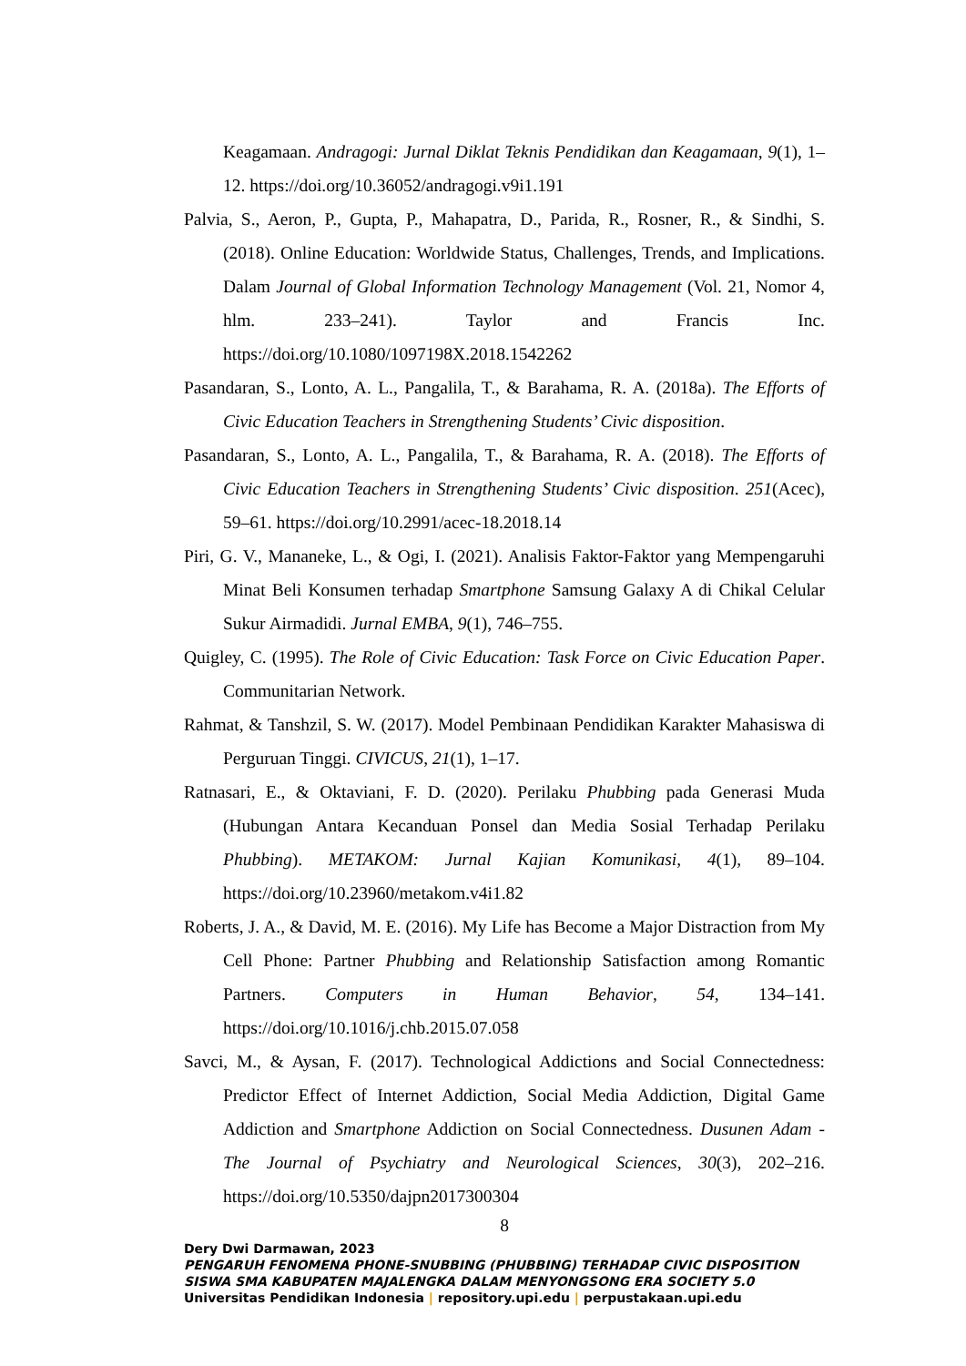Keagamaan. Andragogi: Jurnal Diklat Teknis Pendidikan dan Keagamaan, 9(1), 1–12. https://doi.org/10.36052/andragogi.v9i1.191
Palvia, S., Aeron, P., Gupta, P., Mahapatra, D., Parida, R., Rosner, R., & Sindhi, S. (2018). Online Education: Worldwide Status, Challenges, Trends, and Implications. Dalam Journal of Global Information Technology Management (Vol. 21, Nomor 4, hlm. 233–241). Taylor and Francis Inc. https://doi.org/10.1080/1097198X.2018.1542262
Pasandaran, S., Lonto, A. L., Pangalila, T., & Barahama, R. A. (2018a). The Efforts of Civic Education Teachers in Strengthening Students’ Civic disposition.
Pasandaran, S., Lonto, A. L., Pangalila, T., & Barahama, R. A. (2018). The Efforts of Civic Education Teachers in Strengthening Students’ Civic disposition. 251(Acec), 59–61. https://doi.org/10.2991/acec-18.2018.14
Piri, G. V., Mananeke, L., & Ogi, I. (2021). Analisis Faktor-Faktor yang Mempengaruhi Minat Beli Konsumen terhadap Smartphone Samsung Galaxy A di Chikal Celular Sukur Airmadidi. Jurnal EMBA, 9(1), 746–755.
Quigley, C. (1995). The Role of Civic Education: Task Force on Civic Education Paper. Communitarian Network.
Rahmat, & Tanshzil, S. W. (2017). Model Pembinaan Pendidikan Karakter Mahasiswa di Perguruan Tinggi. CIVICUS, 21(1), 1–17.
Ratnasari, E., & Oktaviani, F. D. (2020). Perilaku Phubbing pada Generasi Muda (Hubungan Antara Kecanduan Ponsel dan Media Sosial Terhadap Perilaku Phubbing). METAKOM: Jurnal Kajian Komunikasi, 4(1), 89–104. https://doi.org/10.23960/metakom.v4i1.82
Roberts, J. A., & David, M. E. (2016). My Life has Become a Major Distraction from My Cell Phone: Partner Phubbing and Relationship Satisfaction among Romantic Partners. Computers in Human Behavior, 54, 134–141. https://doi.org/10.1016/j.chb.2015.07.058
Savci, M., & Aysan, F. (2017). Technological Addictions and Social Connectedness: Predictor Effect of Internet Addiction, Social Media Addiction, Digital Game Addiction and Smartphone Addiction on Social Connectedness. Dusunen Adam - The Journal of Psychiatry and Neurological Sciences, 30(3), 202–216. https://doi.org/10.5350/dajpn2017300304
8
Dery Dwi Darmawan, 2023
PENGARUH FENOMENA PHONE-SNUBBING (PHUBBING) TERHADAP CIVIC DISPOSITION
SISWA SMA KABUPATEN MAJALENGKA DALAM MENYONGSONG ERA SOCIETY 5.0
Universitas Pendidikan Indonesia | repository.upi.edu | perpustakaan.upi.edu